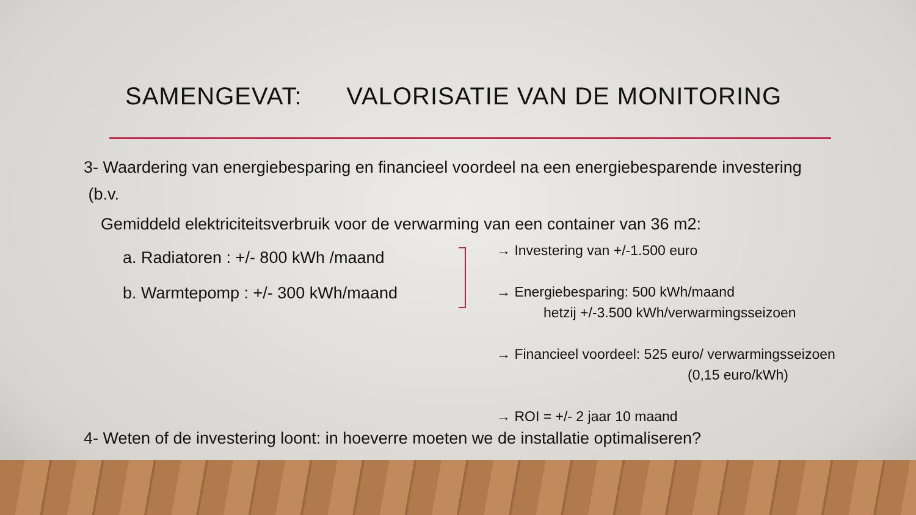SAMENGEVAT: VALORISATIE VAN DE MONITORING
3- Waardering van energiebesparing en financieel voordeel na een energiebesparende investering
(b.v.
Gemiddeld elektriciteitsverbruik voor de verwarming van een container van 36 m2:
a. Radiatoren : +/- 800 kWh /maand
b. Warmtepomp : +/- 300 kWh/maand
→ Investering van +/-1.500 euro
→ Energiebesparing: 500 kWh/maand
hetzij +/-3.500 kWh/verwarmingsseizoen
→ Financieel voordeel: 525 euro/ verwarmingsseizoen
(0,15 euro/kWh)
→ ROI = +/- 2 jaar 10 maand
4- Weten of de investering loont: in hoeverre moeten we de installatie optimaliseren?